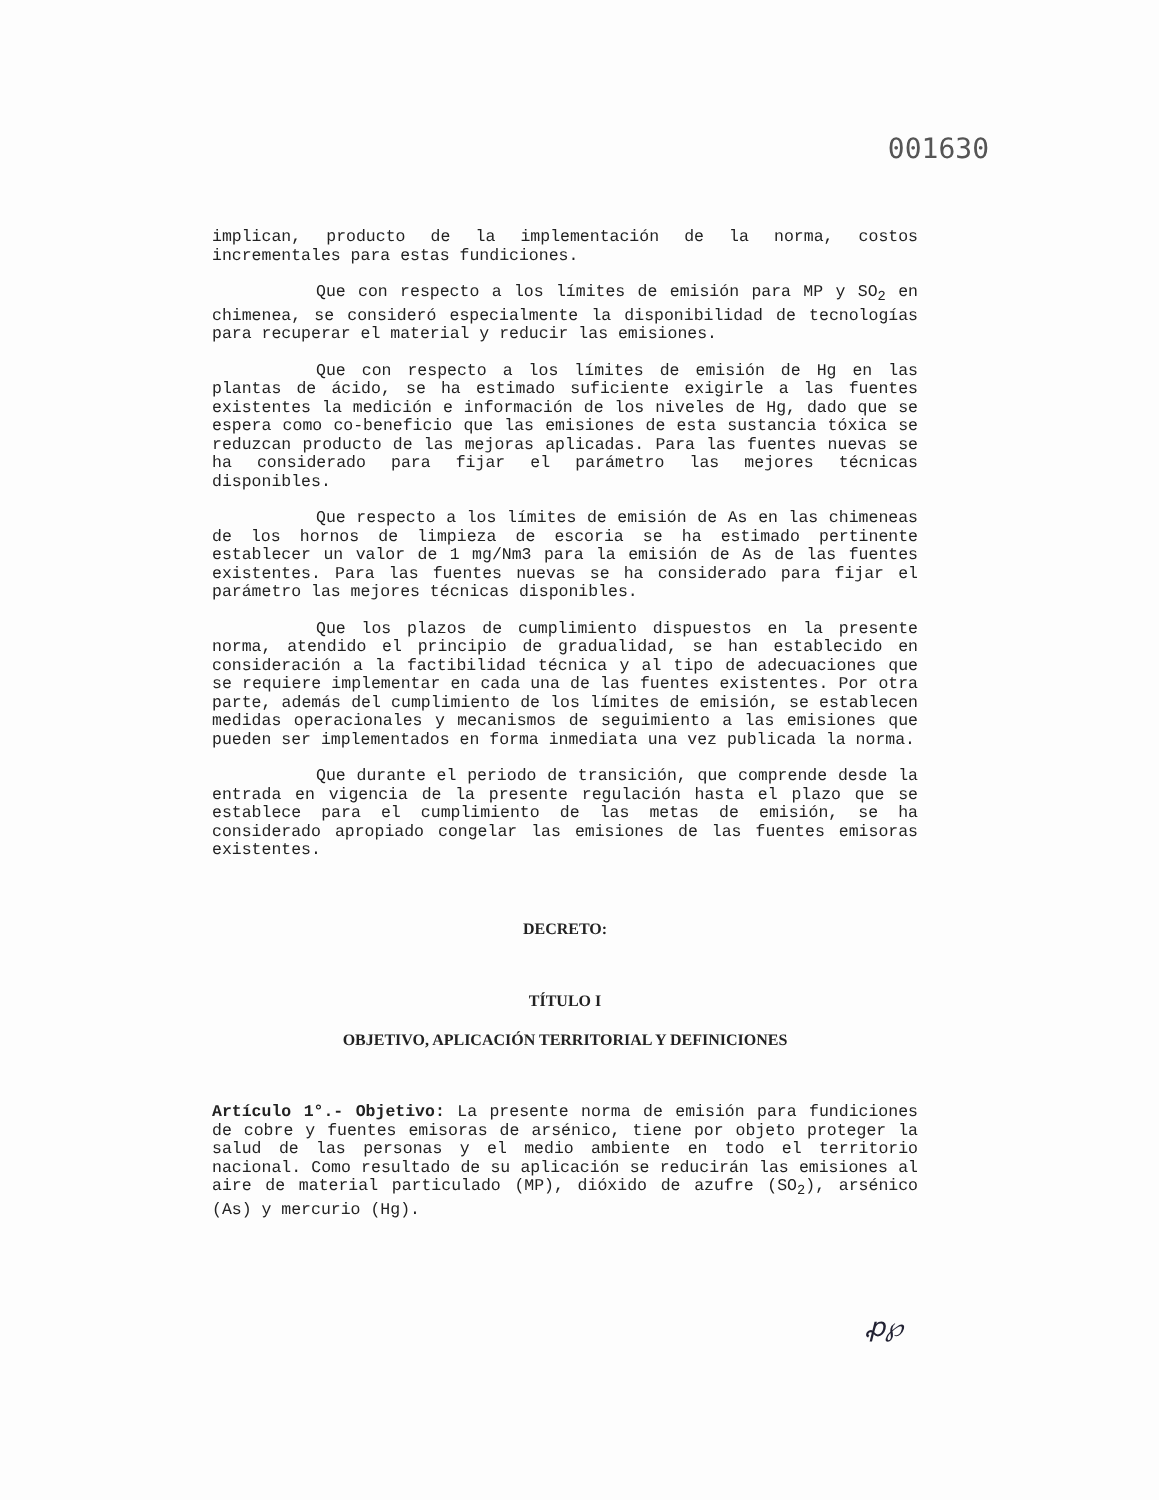001630
implican, producto de la implementación de la norma, costos incrementales para estas fundiciones.
Que con respecto a los límites de emisión para MP y SO<sub>2</sub> en chimenea, se consideró especialmente la disponibilidad de tecnologías para recuperar el material y reducir las emisiones.
Que con respecto a los límites de emisión de Hg en las plantas de ácido, se ha estimado suficiente exigirle a las fuentes existentes la medición e información de los niveles de Hg, dado que se espera como co-beneficio que las emisiones de esta sustancia tóxica se reduzcan producto de las mejoras aplicadas. Para las fuentes nuevas se ha considerado para fijar el parámetro las mejores técnicas disponibles.
Que respecto a los límites de emisión de As en las chimeneas de los hornos de limpieza de escoria se ha estimado pertinente establecer un valor de 1 mg/Nm3 para la emisión de As de las fuentes existentes. Para las fuentes nuevas se ha considerado para fijar el parámetro las mejores técnicas disponibles.
Que los plazos de cumplimiento dispuestos en la presente norma, atendido el principio de gradualidad, se han establecido en consideración a la factibilidad técnica y al tipo de adecuaciones que se requiere implementar en cada una de las fuentes existentes. Por otra parte, además del cumplimiento de los límites de emisión, se establecen medidas operacionales y mecanismos de seguimiento a las emisiones que pueden ser implementados en forma inmediata una vez publicada la norma.
Que durante el periodo de transición, que comprende desde la entrada en vigencia de la presente regulación hasta el plazo que se establece para el cumplimiento de las metas de emisión, se ha considerado apropiado congelar las emisiones de las fuentes emisoras existentes.
DECRETO:
TÍTULO I
OBJETIVO, APLICACIÓN TERRITORIAL Y DEFINICIONES
Artículo 1°.- Objetivo: La presente norma de emisión para fundiciones de cobre y fuentes emisoras de arsénico, tiene por objeto proteger la salud de las personas y el medio ambiente en todo el territorio nacional. Como resultado de su aplicación se reducirán las emisiones al aire de material particulado (MP), dióxido de azufre (SO<sub>2</sub>), arsénico (As) y mercurio (Hg).
ꝓ℘